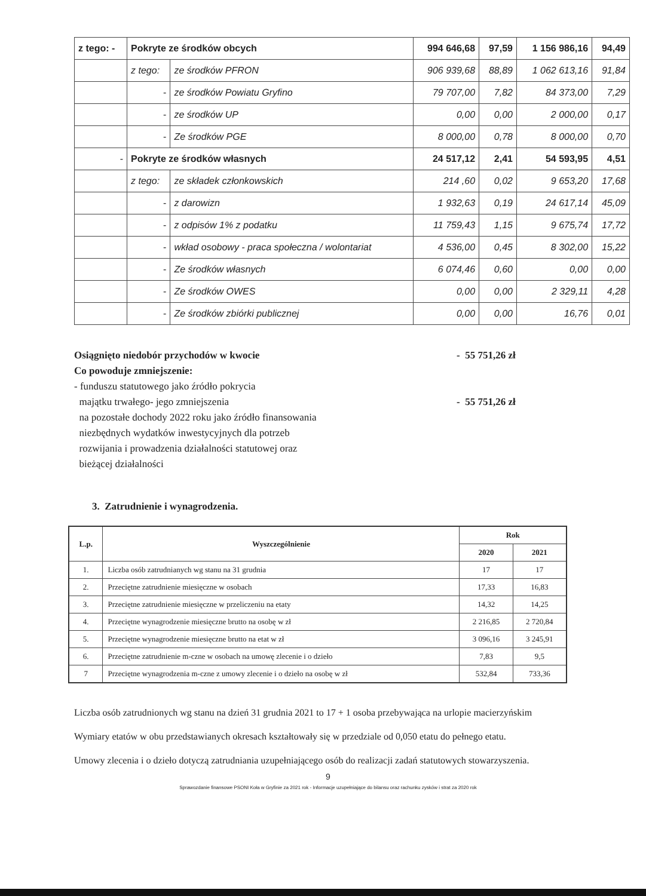| z tego: - | Pokryte ze środków obcych | | 994 646,68 | 97,59 | 1 156 986,16 | 94,49 |
| | z tego: | ze środków PFRON | 906 939,68 | 88,89 | 1 062 613,16 | 91,84 |
| | - | ze środków Powiatu Gryfino | 79 707,00 | 7,82 | 84 373,00 | 7,29 |
| | - | ze środków UP | 0,00 | 0,00 | 2 000,00 | 0,17 |
| | - | Ze środków PGE | 8 000,00 | 0,78 | 8 000,00 | 0,70 |
| - | Pokryte ze środków własnych | | 24 517,12 | 2,41 | 54 593,95 | 4,51 |
| | z tego: | ze składek członkowskich | 214 ,60 | 0,02 | 9 653,20 | 17,68 |
| | - | z darowizn | 1 932,63 | 0,19 | 24 617,14 | 45,09 |
| | - | z odpisów 1% z podatku | 11 759,43 | 1,15 | 9 675,74 | 17,72 |
| | - | wkład osobowy - praca społeczna / wolontariat | 4 536,00 | 0,45 | 8 302,00 | 15,22 |
| | - | Ze środków własnych | 6 074,46 | 0,60 | 0,00 | 0,00 |
| | - | Ze środków OWES | 0,00 | 0,00 | 2 329,11 | 4,28 |
| | - | Ze środków zbiórki publicznej | 0,00 | 0,00 | 16,76 | 0,01 |
Osiągnięto niedobór przychodów w kwocie
Co powoduje zmniejszenie:
- funduszu statutowego jako źródło pokrycia
majątku trwałego- jego zmniejszenia
na pozostałe dochody 2022 roku jako źródło finansowania
niezbędnych wydatków inwestycyjnych dla potrzeb
rozwijania i prowadzenia działalności statutowej oraz
bieżącej działalności
- 55 751,26 zł
- 55 751,26 zł
3. Zatrudnienie i wynagrodzenia.
| L.p. | Wyszczególnienie | Rok | |
| --- | --- | --- | --- |
| | | 2020 | 2021 |
| 1. | Liczba osób zatrudnianych wg stanu na 31 grudnia | 17 | 17 |
| 2. | Przeciętne zatrudnienie miesięczne w osobach | 17,33 | 16,83 |
| 3. | Przeciętne zatrudnienie miesięczne w przeliczeniu na etaty | 14,32 | 14,25 |
| 4. | Przeciętne wynagrodzenie miesięczne brutto na osobę w zł | 2 216,85 | 2 720,84 |
| 5. | Przeciętne wynagrodzenie miesięczne brutto na etat w zł | 3 096,16 | 3 245,91 |
| 6. | Przeciętne zatrudnienie m-czne w osobach na umowę zlecenie i o dzieło | 7,83 | 9,5 |
| 7 | Przeciętne wynagrodzenia m-czne z umowy zlecenie i o dzieło na osobę w zł | 532,84 | 733,36 |
Liczba osób zatrudnionych wg stanu na dzień 31 grudnia 2021 to 17 + 1 osoba przebywająca na urlopie macierzyńskim
Wymiary etatów w obu przedstawianych okresach kształtowały się w przedziale od 0,050 etatu do pełnego etatu.
Umowy zlecenia i o dzieło dotyczą zatrudniania uzupełniającego osób do realizacji zadań statutowych stowarzyszenia.
9
Sprawozdanie finansowe PSONI Koła w Gryfinie za 2021 rok - Informacje uzupełniające do bilansu oraz rachunku zysków i strat za 2020 rok